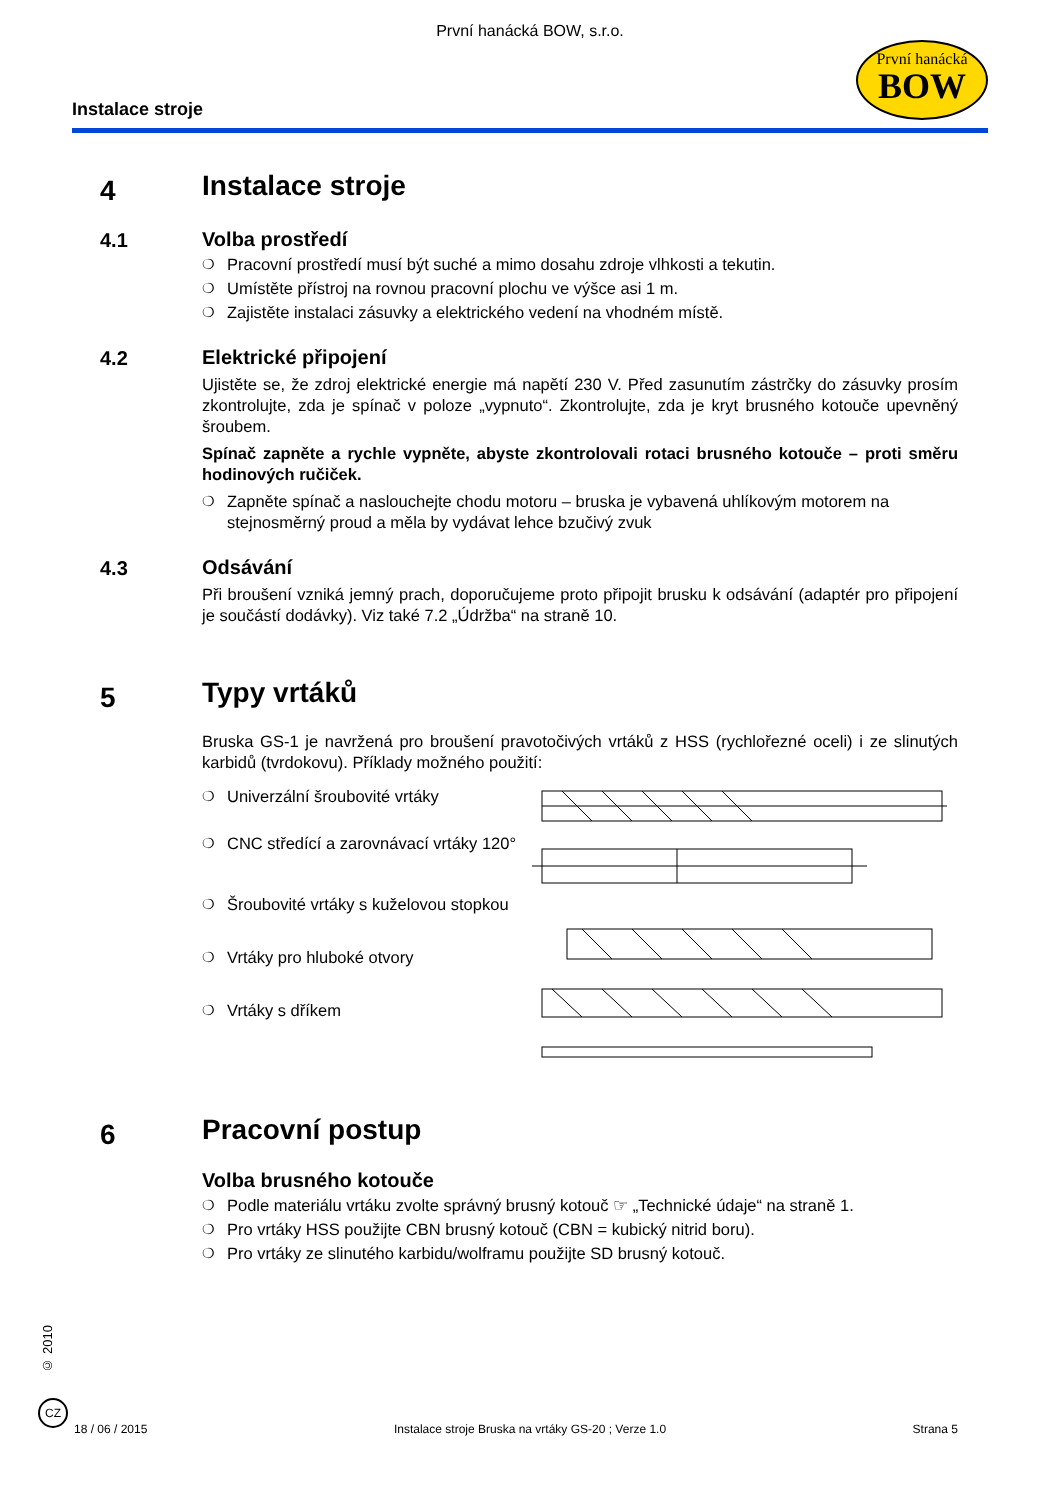První hanácká BOW, s.r.o.
Instalace stroje
První hanácká
BOW
4
Instalace stroje
4.1
Volba prostředí
❍ Pracovní prostředí musí být suché a mimo dosahu zdroje vlhkosti a tekutin.
❍ Umístěte přístroj na rovnou pracovní plochu ve výšce asi 1 m.
❍ Zajistěte instalaci zásuvky a elektrického vedení na vhodném místě.
4.2
Elektrické připojení
Ujistěte se, že zdroj elektrické energie má napětí 230 V. Před zasunutím zástrčky do zásuvky prosím zkontrolujte, zda je spínač v poloze „vypnuto“. Zkontrolujte, zda je kryt brusného kotouče upevněný šroubem.
Spínač zapněte a rychle vypněte, abyste zkontrolovali rotaci brusného kotouče – proti směru hodinových ručiček.
❍ Zapněte spínač a naslouchejte chodu motoru – bruska je vybavená uhlíkovým motorem na stejnosměrný proud a měla by vydávat lehce bzučivý zvuk
4.3
Odsávání
Při broušení vzniká jemný prach, doporučujeme proto připojit brusku k odsávání (adaptér pro připojení je součástí dodávky). Viz také 7.2 „Údržba“ na straně 10.
5
Typy vrtáků
Bruska GS-1 je navržená pro broušení pravotočivých vrtáků z HSS (rychlořezné oceli) i ze slinutých karbidů (tvrdokovu). Příklady možného použití:
❍ Univerzální šroubovité vrtáky
❍ CNC středící a zarovnávací vrtáky 120°
❍ Šroubovité vrtáky s kuželovou stopkou
❍ Vrtáky pro hluboké otvory
❍ Vrtáky s dříkem
6
Pracovní postup
Volba brusného kotouče
❍ Podle materiálu vrtáku zvolte správný brusný kotouč ☞ „Technické údaje“ na straně 1.
❍ Pro vrtáky HSS použijte CBN brusný kotouč (CBN = kubický nitrid boru).
❍ Pro vrtáky ze slinutého karbidu/wolframu použijte SD brusný kotouč.
© 2010
CZ
18 / 06 / 2015 Instalace stroje Bruska na vrtáky GS-20 ; Verze 1.0 Strana 5